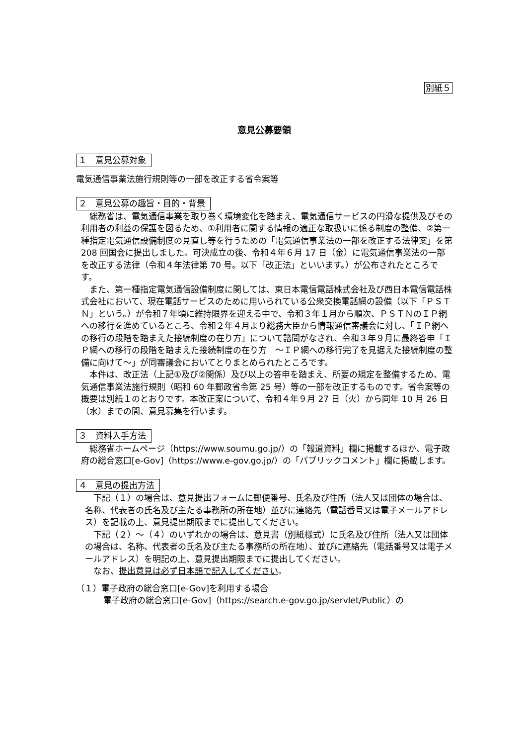別紙５
意見公募要領
１　意見公募対象
電気通信事業法施行規則等の一部を改正する省令案等
２　意見公募の趣旨・目的・背景
総務省は、電気通信事業を取り巻く環境変化を踏まえ、電気通信サービスの円滑な提供及びその利用者の利益の保護を図るため、①利用者に関する情報の適正な取扱いに係る制度の整備、②第一種指定電気通信設備制度の見直し等を行うための「電気通信事業法の一部を改正する法律案」を第 208 回国会に提出しました。可決成立の後、令和４年６月 17 日（金）に電気通信事業法の一部を改正する法律（令和４年法律第 70 号。以下「改正法」といいます。）が公布されたところです。
また、第一種指定電気通信設備制度に関しては、東日本電信電話株式会社及び西日本電信電話株式会社において、現在電話サービスのために用いられている公衆交換電話網の設備（以下「ＰＳＴＮ」という。）が令和７年頃に維持限界を迎える中で、令和３年１月から順次、ＰＳＴＮのＩＰ網への移行を進めているところ、令和２年４月より総務大臣から情報通信審議会に対し、「ＩＰ網への移行の段階を踏まえた接続制度の在り方」について諮問がなされ、令和３年９月に最終答申「ＩＰ網への移行の段階を踏まえた接続制度の在り方　～ＩＰ網への移行完了を見据えた接続制度の整備に向けて～」が同審議会においてとりまとめられたところです。
本件は、改正法（上記①及び②関係）及び以上の答申を踏まえ、所要の規定を整備するため、電気通信事業法施行規則（昭和 60 年郵政省令第 25 号）等の一部を改正するものです。省令案等の概要は別紙１のとおりです。本改正案について、令和４年９月 27 日（火）から同年 10 月 26 日（水）までの間、意見募集を行います。
３　資料入手方法
総務省ホームページ（https://www.soumu.go.jp/）の「報道資料」欄に掲載するほか、電子政府の総合窓口[e-Gov]（https://www.e-gov.go.jp/）の「パブリックコメント」欄に掲載します。
４　意見の提出方法
下記（１）の場合は、意見提出フォームに郵便番号、氏名及び住所（法人又は団体の場合は、名称、代表者の氏名及び主たる事務所の所在地）並びに連絡先（電話番号又は電子メールアドレス）を記載の上、意見提出期限までに提出してください。
下記（２）～（４）のいずれかの場合は、意見書（別紙様式）に氏名及び住所（法人又は団体の場合は、名称、代表者の氏名及び主たる事務所の所在地）、並びに連絡先（電話番号又は電子メールアドレス）を明記の上、意見提出期限までに提出してください。
なお、提出意見は必ず日本語で記入してください。
（１）電子政府の総合窓口[e-Gov]を利用する場合
電子政府の総合窓口[e-Gov]（https://search.e-gov.go.jp/servlet/Public）の